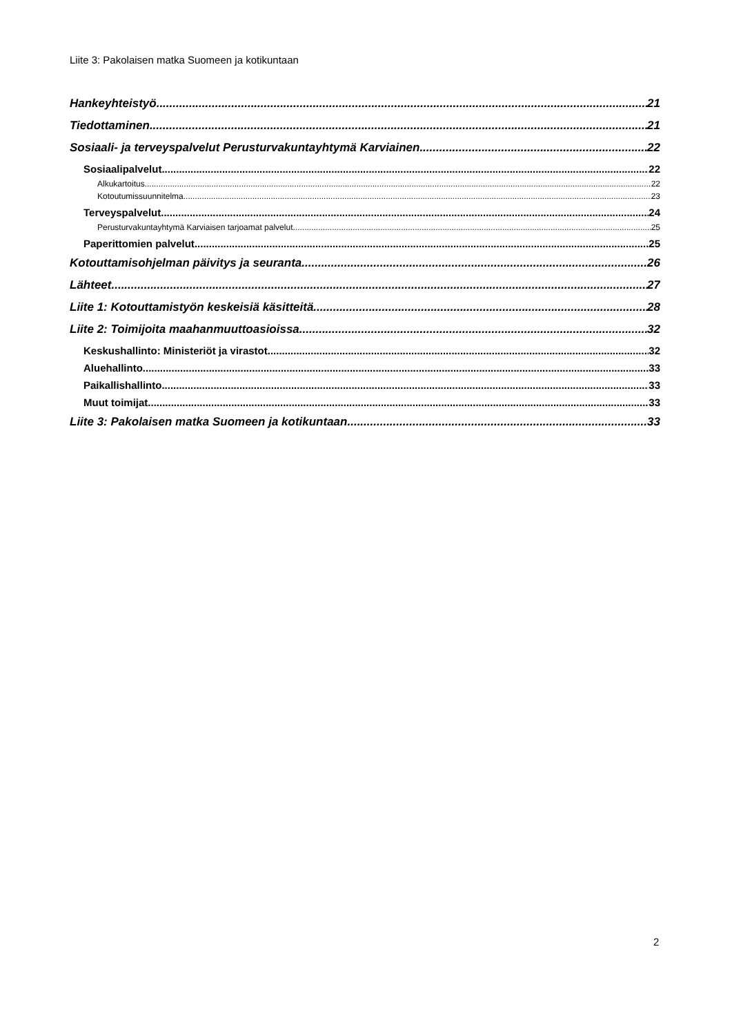Liite 3: Pakolaisen matka Suomeen ja kotikuntaan
Hankeyhteistyö 21
Tiedottaminen 21
Sosiaali- ja terveyspalvelut Perusturvakuntayhtymä Karviainen 22
Sosiaalipalvelut 22
Alkukartoitus 22
Kotoutumissuunnitelma 23
Terveyspalvelut 24
Perusturvakuntayhtymä Karviaisen tarjoamat palvelut 25
Paperittomien palvelut 25
Kotouttamisohjelman päivitys ja seuranta 26
Lähteet 27
Liite 1: Kotouttamistyön keskeisiä käsitteitä 28
Liite 2: Toimijoita maahanmuuttoasioissa 32
Keskushallinto: Ministeriöt ja virastot 32
Aluehallinto 33
Paikallishallinto 33
Muut toimijat 33
Liite 3: Pakolaisen matka Suomeen ja kotikuntaan 33
2